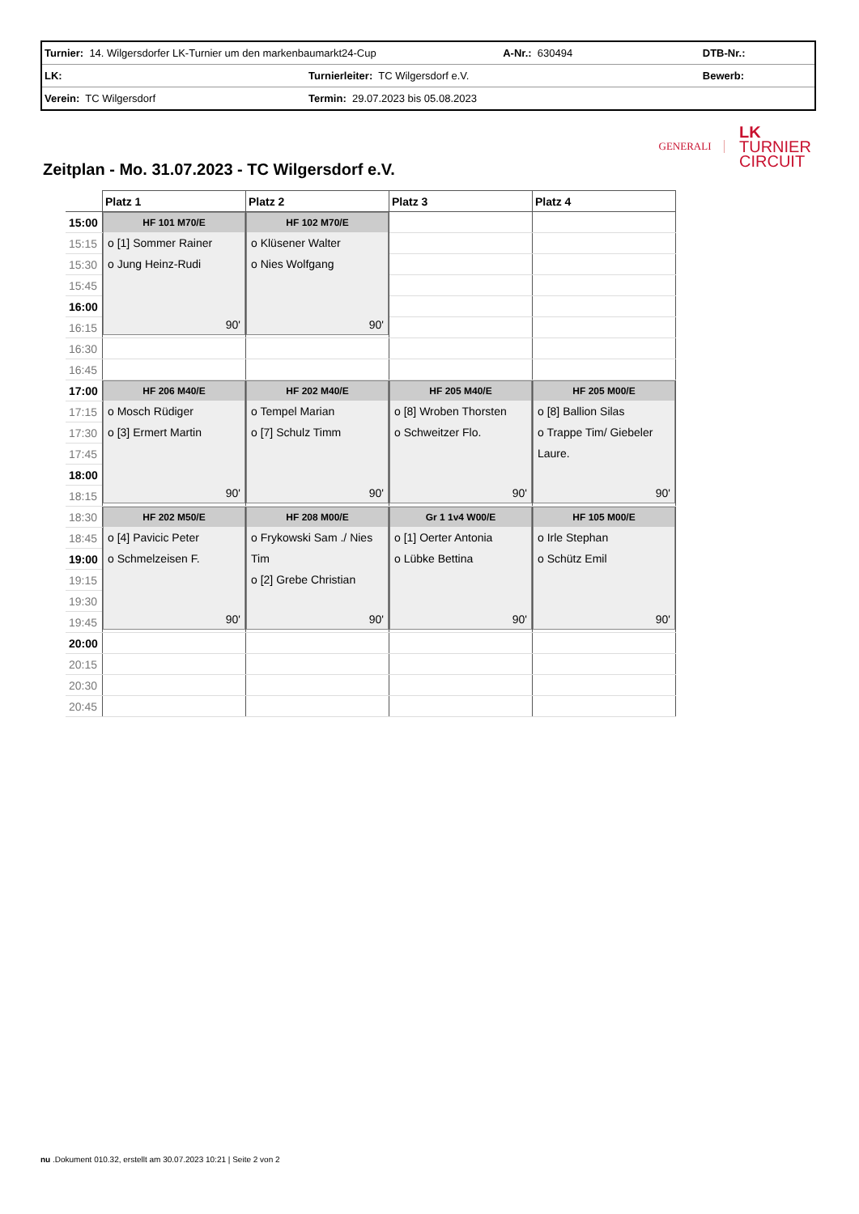| Turnier: 14. Wilgersdorfer LK-Turnier um den markenbaumarkt24-Cup | | A-Nr.: 630494 | DTB-Nr.: |
| LK: | Turnierleiter: TC Wilgersdorf e.V. | | Bewerb: |
| Verein: TC Wilgersdorf | Termin: 29.07.2023 bis 05.08.2023 | | |
GENERALI
LK
TURNIER
CIRCUIT
Zeitplan - Mo. 31.07.2023 - TC Wilgersdorf e.V.
| | Platz 1 | Platz 2 | Platz 3 | Platz 4 |
| --- | --- | --- | --- | --- |
| 15:00 | HF 101 M70/E o [1] Sommer Rainer o Jung Heinz-Rudi 90' | HF 102 M70/E o Klüsener Walter o Nies Wolfgang 90' | | |
| 15:15 | | | | |
| 15:30 | | | | |
| 15:45 | | | | |
| 16:00 | | | | |
| 16:15 | | | | |
| 16:30 | | | | |
| 16:45 | | | | |
| 17:00 | HF 206 M40/E o Mosch Rüdiger o [3] Ermert Martin 90' | HF 202 M40/E o Tempel Marian o [7] Schulz Timm 90' | HF 205 M40/E o [8] Wroben Thorsten o Schweitzer Flo. 90' | HF 205 M00/E o [8] Ballion Silas o Trappe Tim/ Giebeler Laure. 90' |
| 17:15 | | | | |
| 17:30 | | | | |
| 17:45 | | | | |
| 18:00 | | | | |
| 18:15 | | | | |
| 18:30 | HF 202 M50/E o [4] Pavicic Peter o Schmelzeisen F. 90' | HF 208 M00/E o Frykowski Sam ./ Nies Tim o [2] Grebe Christian 90' | Gr 1 1v4 W00/E o [1] Oerter Antonia o Lübke Bettina 90' | HF 105 M00/E o Irle Stephan o Schütz Emil 90' |
| 18:45 | | | | |
| 19:00 | | | | |
| 19:15 | | | | |
| 19:30 | | | | |
| 19:45 | | | | |
| 20:00 | | | | |
| 20:15 | | | | |
| 20:30 | | | | |
| 20:45 | | | | |
nu .Dokument 010.32, erstellt am 30.07.2023 10:21 | Seite 2 von 2